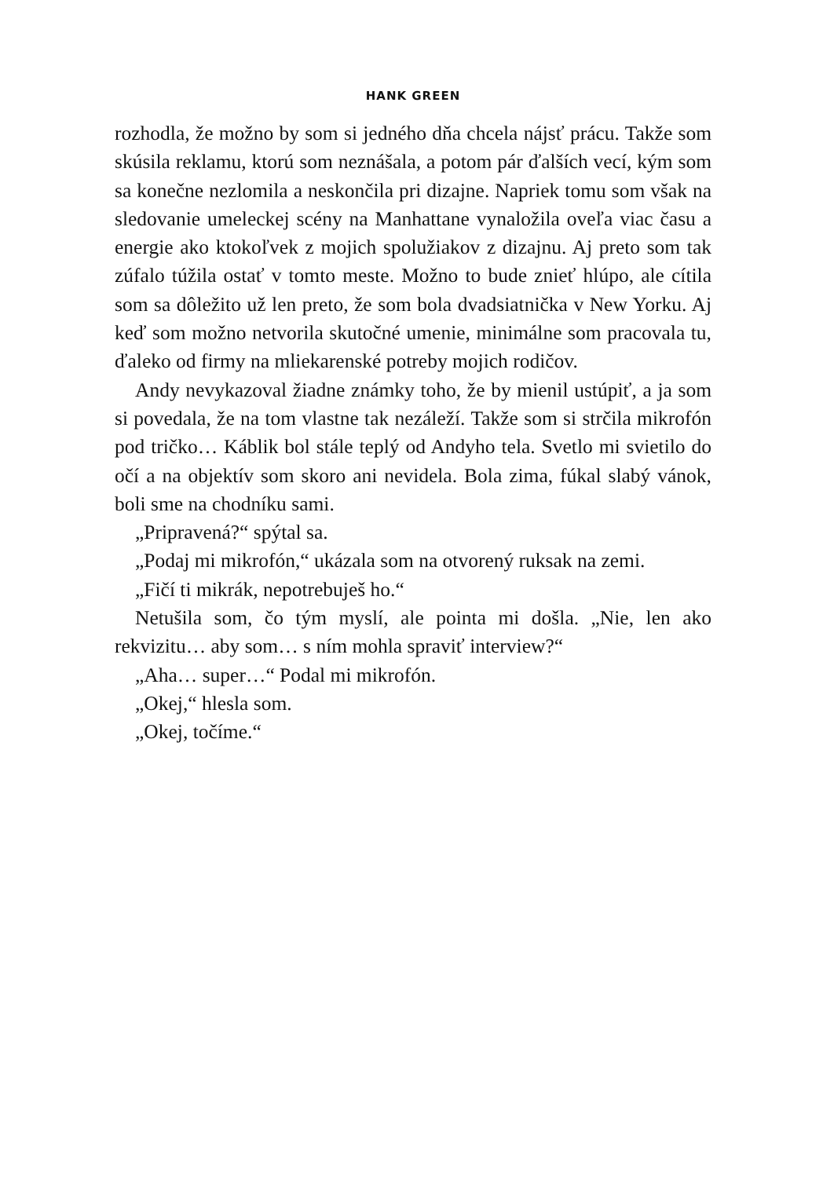HANK GREEN
rozhodla, že možno by som si jedného dňa chcela nájsť prácu. Takže som skúsila reklamu, ktorú som neznášala, a potom pár ďalších vecí, kým som sa konečne nezlomila a neskončila pri dizajne. Napriek tomu som však na sledovanie umeleckej scény na Manhattane vynaložila oveľa viac času a energie ako ktokoľvek z mojich spolužiakov z dizajnu. Aj preto som tak zúfalo túžila ostať v tomto meste. Možno to bude znieť hlúpo, ale cítila som sa dôležito už len preto, že som bola dvadsiatnička v New Yorku. Aj keď som možno netvorila skutočné umenie, minimálne som pracovala tu, ďaleko od firmy na mliekarenské potreby mojich rodičov.
Andy nevykazoval žiadne známky toho, že by mienil ustúpiť, a ja som si povedala, že na tom vlastne tak nezáleží. Takže som si strčila mikrofón pod tričko… Káblik bol stále teplý od Andyho tela. Svetlo mi svietilo do očí a na objektív som skoro ani nevidela. Bola zima, fúkal slabý vánok, boli sme na chodníku sami.
„Pripravená?“ spýtal sa.
„Podaj mi mikrofón,“ ukázala som na otvorený ruksak na zemi.
„Fičí ti mikrák, nepotrebuješ ho.“
Netušila som, čo tým myslí, ale pointa mi došla. „Nie, len ako rekvizitu… aby som… s ním mohla spraviť interview?“
„Aha… super…“ Podal mi mikrofón.
„Okej,“ hlesla som.
„Okej, točíme.“